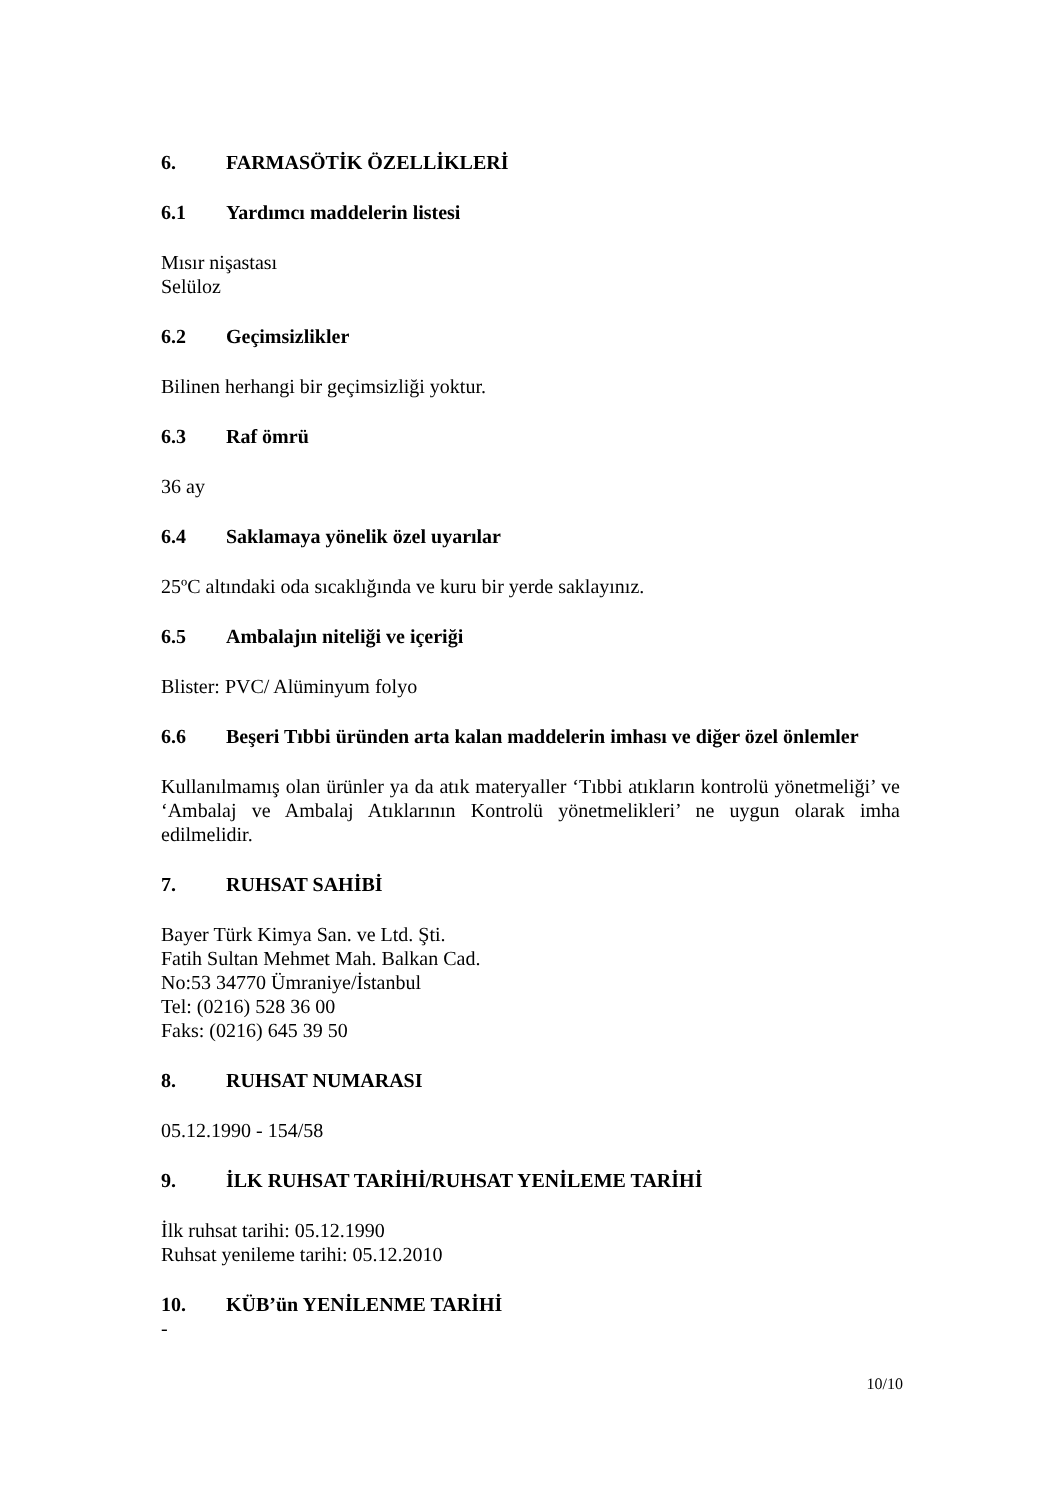6. FARMASÖTİK ÖZELLİKLERİ
6.1 Yardımcı maddelerin listesi
Mısır nişastası
Selüloz
6.2 Geçimsizlikler
Bilinen herhangi bir geçimsizliği yoktur.
6.3 Raf ömrü
36 ay
6.4 Saklamaya yönelik özel uyarılar
25ºC altındaki oda sıcaklığında ve kuru bir yerde saklayınız.
6.5 Ambalajın niteliği ve içeriği
Blister: PVC/ Alüminyum folyo
6.6 Beşeri Tıbbi üründen arta kalan maddelerin imhası ve diğer özel önlemler
Kullanılmamış olan ürünler ya da atık materyaller ‘Tıbbi atıkların kontrolü yönetmeliği’ ve ‘Ambalaj ve Ambalaj Atıklarının Kontrolü yönetmelikleri’ ne uygun olarak imha edilmelidir.
7. RUHSAT SAHİBİ
Bayer Türk Kimya San. ve Ltd. Şti.
Fatih Sultan Mehmet Mah. Balkan Cad.
No:53 34770 Ümraniye/İstanbul
Tel: (0216) 528 36 00
Faks: (0216) 645 39 50
8. RUHSAT NUMARASI
05.12.1990 - 154/58
9. İLK RUHSAT TARİHİ/RUHSAT YENİLEME TARİHİ
İlk ruhsat tarihi: 05.12.1990
Ruhsat yenileme tarihi: 05.12.2010
10. KÜB’ün YENİLENME TARİHİ
-
10/10